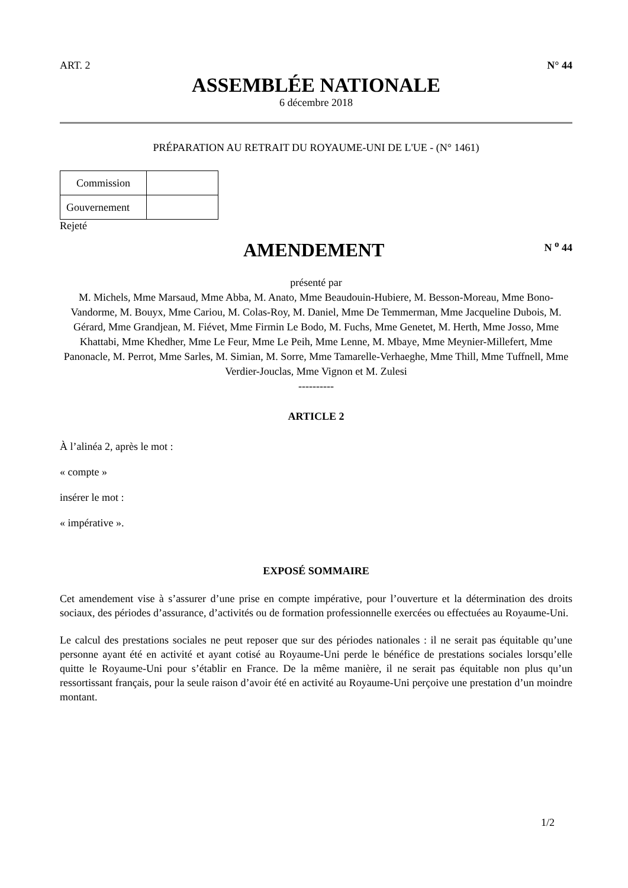ART. 2 N° 44
ASSEMBLÉE NATIONALE
6 décembre 2018
PRÉPARATION AU RETRAIT DU ROYAUME-UNI DE L'UE - (N° 1461)
| Commission | |
| Gouvernement | |
Rejeté
AMENDEMENT
N <sup>o</sup> 44
présenté par
M. Michels, Mme Marsaud, Mme Abba, M. Anato, Mme Beaudouin-Hubiere, M. Besson-Moreau, Mme Bono-Vandorme, M. Bouyx, Mme Cariou, M. Colas-Roy, M. Daniel, Mme De Temmerman, Mme Jacqueline Dubois, M. Gérard, Mme Grandjean, M. Fiévet, Mme Firmin Le Bodo, M. Fuchs, Mme Genetet, M. Herth, Mme Josso, Mme Khattabi, Mme Khedher, Mme Le Feur, Mme Le Peih, Mme Lenne, M. Mbaye, Mme Meynier-Millefert, Mme Panonacle, M. Perrot, Mme Sarles, M. Simian, M. Sorre, Mme Tamarelle-Verhaeghe, Mme Thill, Mme Tuffnell, Mme Verdier-Jouclas, Mme Vignon et M. Zulesi
----------
ARTICLE 2
À l’alinéa 2, après le mot :
« compte »
insérer le mot :
« impérative ».
EXPOSÉ SOMMAIRE
Cet amendement vise à s’assurer d’une prise en compte impérative, pour l’ouverture et la détermination des droits sociaux, des périodes d’assurance, d’activités ou de formation professionnelle exercées ou effectuées au Royaume-Uni.
Le calcul des prestations sociales ne peut reposer que sur des périodes nationales : il ne serait pas équitable qu’une personne ayant été en activité et ayant cotisé au Royaume-Uni perde le bénéfice de prestations sociales lorsqu’elle quitte le Royaume-Uni pour s’établir en France. De la même manière, il ne serait pas équitable non plus qu’un ressortissant français, pour la seule raison d’avoir été en activité au Royaume-Uni perçoive une prestation d’un moindre montant.
1/2